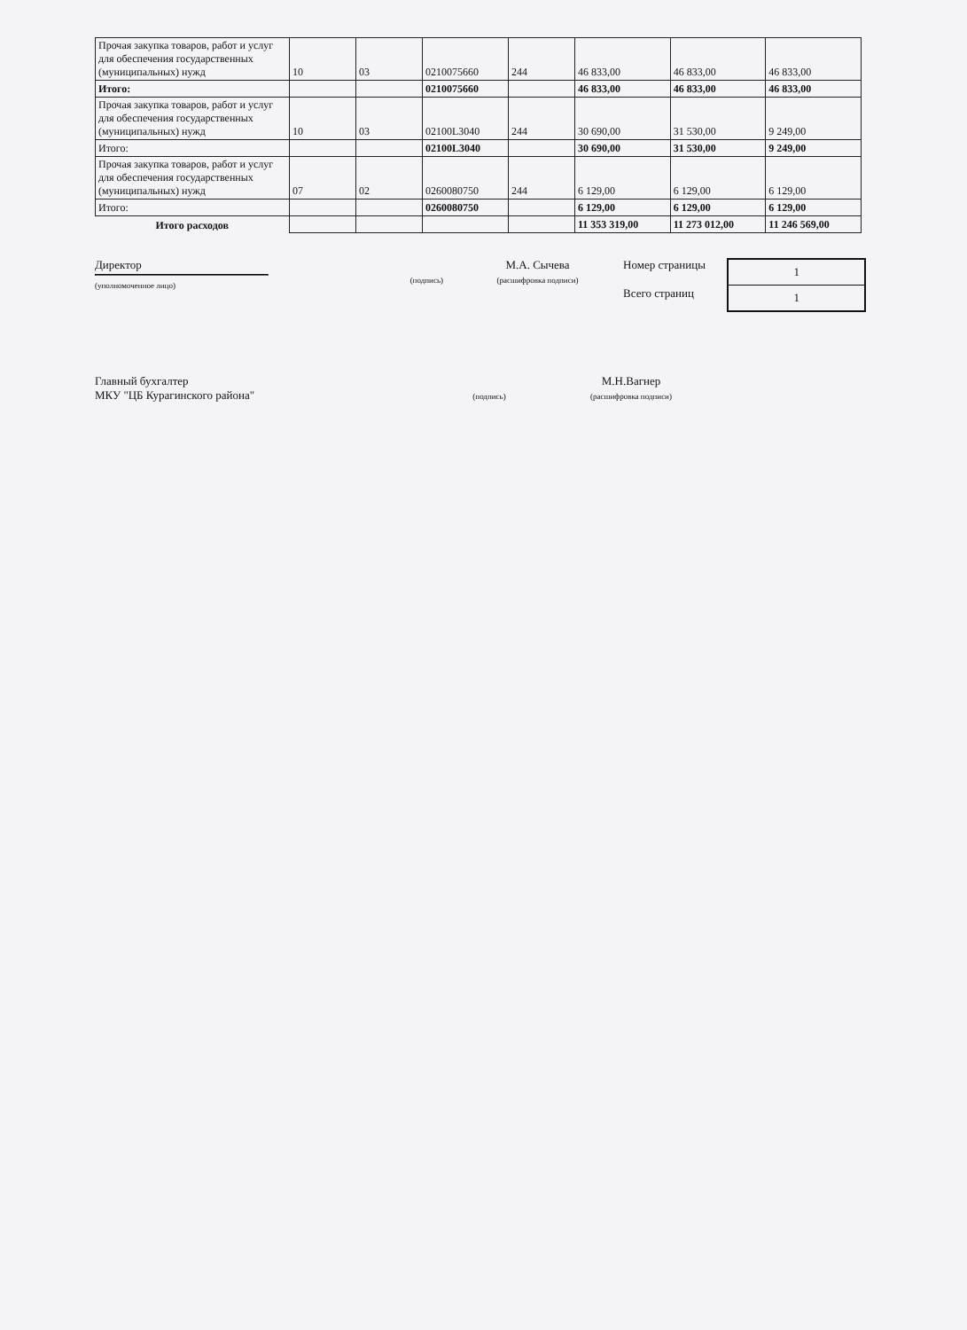| Прочая закупка товаров, работ и услуг для обеспечения государственных (муниципальных) нужд | 10 | 03 | 0210075660 | 244 | 46 833,00 | 46 833,00 | 46 833,00 |
| Итого: | | | 0210075660 | | 46 833,00 | 46 833,00 | 46 833,00 |
| Прочая закупка товаров, работ и услуг для обеспечения государственных (муниципальных) нужд | 10 | 03 | 02100L3040 | 244 | 30 690,00 | 31 530,00 | 9 249,00 |
| Итого: | | | 02100L3040 | | 30 690,00 | 31 530,00 | 9 249,00 |
| Прочая закупка товаров, работ и услуг для обеспечения государственных (муниципальных) нужд | 07 | 02 | 0260080750 | 244 | 6 129,00 | 6 129,00 | 6 129,00 |
| Итого: | | | 0260080750 | | 6 129,00 | 6 129,00 | 6 129,00 |
| Итого расходов | | | | | 11 353 319,00 | 11 273 012,00 | 11 246 569,00 |
Директор
(уполномоченное лицо)
(подпись)
М.А. Сычева
(расшифровка подписи)
Номер страницы
Всего страниц
1
1
Главный бухгалтер
МКУ "ЦБ Курагинского района"
(подпись)
М.Н.Вагнер
(расшифровка подписи)